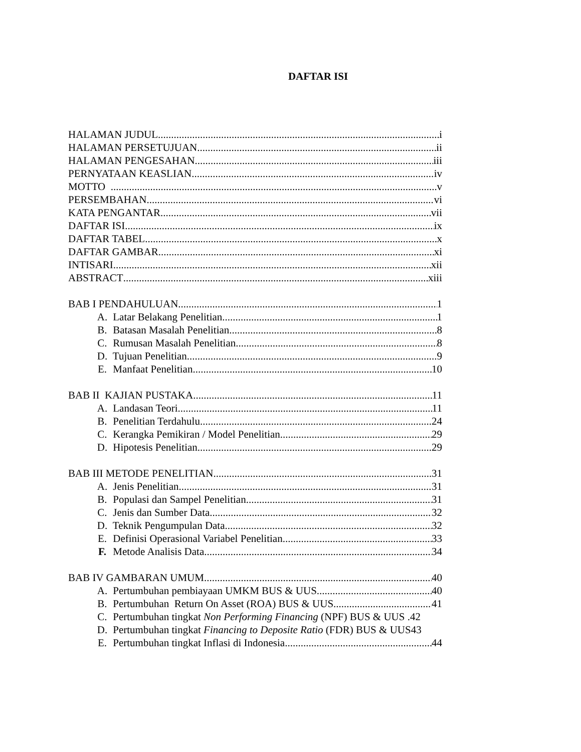DAFTAR ISI
HALAMAN JUDUL i
HALAMAN PERSETUJUAN ii
HALAMAN PENGESAHAN iii
PERNYATAAN KEASLIAN iv
MOTTO v
PERSEMBAHAN vi
KATA PENGANTAR vii
DAFTAR ISI ix
DAFTAR TABEL x
DAFTAR GAMBAR xi
INTISARI xii
ABSTRACT xiii
BAB I PENDAHULUAN 1
A. Latar Belakang Penelitian 1
B. Batasan Masalah Penelitian 8
C. Rumusan Masalah Penelitian 8
D. Tujuan Penelitian 9
E. Manfaat Penelitian 10
BAB II KAJIAN PUSTAKA 11
A. Landasan Teori 11
B. Penelitian Terdahulu 24
C. Kerangka Pemikiran / Model Penelitian 29
D. Hipotesis Penelitian 29
BAB III METODE PENELITIAN 31
A. Jenis Penelitian 31
B. Populasi dan Sampel Penelitian 31
C. Jenis dan Sumber Data 32
D. Teknik Pengumpulan Data 32
E. Definisi Operasional Variabel Penelitian 33
F. Metode Analisis Data 34
BAB IV GAMBARAN UMUM 40
A. Pertumbuhan pembiayaan UMKM BUS & UUS 40
B. Pertumbuhan Return On Asset (ROA) BUS & UUS 41
C. Pertumbuhan tingkat Non Performing Financing (NPF) BUS & UUS .42
D. Pertumbuhan tingkat Financing to Deposite Ratio (FDR) BUS & UUS43
E. Pertumbuhan tingkat Inflasi di Indonesia 44